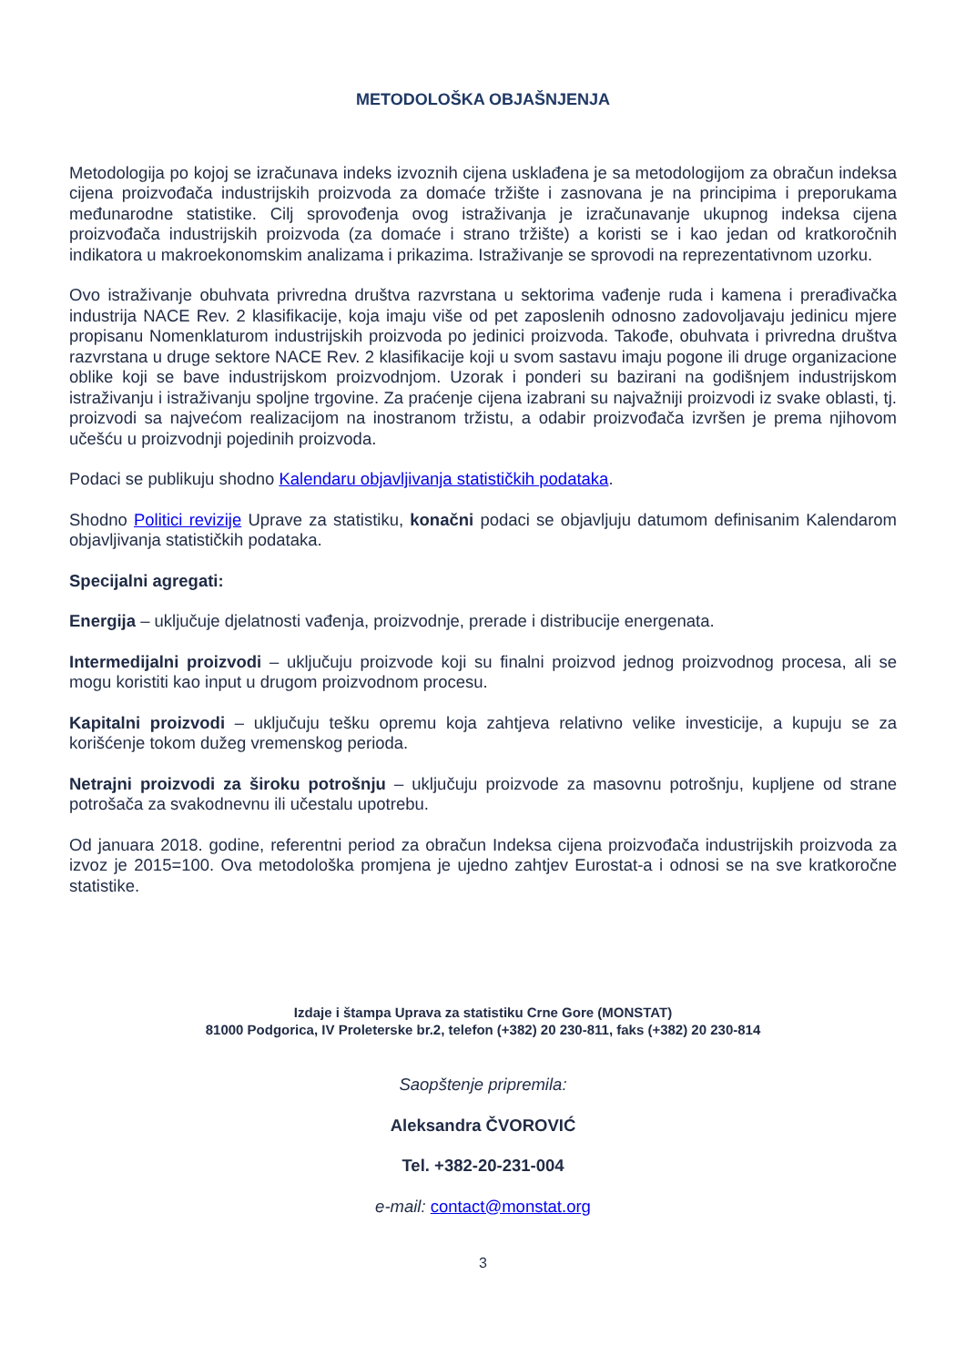METODOLOŠKA OBJAŠNJENJA
Metodologija po kojoj se izračunava indeks izvoznih cijena usklađena je sa metodologijom za obračun indeksa cijena proizvođača industrijskih proizvoda za domaće tržište i zasnovana je na principima i preporukama međunarodne statistike. Cilj sprovođenja ovog istraživanja je izračunavanje ukupnog indeksa cijena proizvođača industrijskih proizvoda (za domaće i strano tržište) a koristi se i kao jedan od kratkoročnih indikatora u makroekonomskim analizama i prikazima. Istraživanje se sprovodi na reprezentativnom uzorku.
Ovo istraživanje obuhvata privredna društva razvrstana u sektorima vađenje ruda i kamena i prerađivačka industrija NACE Rev. 2 klasifikacije, koja imaju više od pet zaposlenih odnosno zadovoljavaju jedinicu mjere propisanu Nomenklaturom industrijskih proizvoda po jedinici proizvoda. Takođe, obuhvata i privredna društva razvrstana u druge sektore NACE Rev. 2 klasifikacije koji u svom sastavu imaju pogone ili druge organizacione oblike koji se bave industrijskom proizvodnjom. Uzorak i ponderi su bazirani na godišnjem industrijskom istraživanju i istraživanju spoljne trgovine. Za praćenje cijena izabrani su najvažniji proizvodi iz svake oblasti, tj. proizvodi sa najvećom realizacijom na inostranom tržistu, a odabir proizvođača izvršen je prema njihovom učešću u proizvodnji pojedinih proizvoda.
Podaci se publikuju shodno Kalendaru objavljivanja statističkih podataka.
Shodno Politici revizije Uprave za statistiku, konačni podaci se objavljuju datumom definisanim Kalendarom objavljivanja statističkih podataka.
Specijalni agregati:
Energija – uključuje djelatnosti vađenja, proizvodnje, prerade i distribucije energenata.
Intermedijalni proizvodi – uključuju proizvode koji su finalni proizvod jednog proizvodnog procesa, ali se mogu koristiti kao input u drugom proizvodnom procesu.
Kapitalni proizvodi – uključuju tešku opremu koja zahtjeva relativno velike investicije, a kupuju se za korišćenje tokom dužeg vremenskog perioda.
Netrajni proizvodi za široku potrošnju – uključuju proizvode za masovnu potrošnju, kupljene od strane potrošača za svakodnevnu ili učestalu upotrebu.
Od januara 2018. godine, referentni period za obračun Indeksa cijena proizvođača industrijskih proizvoda za izvoz je 2015=100. Ova metodološka promjena je ujedno zahtjev Eurostat-a i odnosi se na sve kratkoročne statistike.
Izdaje i štampa Uprava za statistiku Crne Gore (MONSTAT)
81000 Podgorica, IV Proleterske br.2, telefon (+382) 20 230-811, faks (+382) 20 230-814
Saopštenje pripremila:
Aleksandra ČVOROVIĆ
Tel. +382-20-231-004
e-mail: contact@monstat.org
3